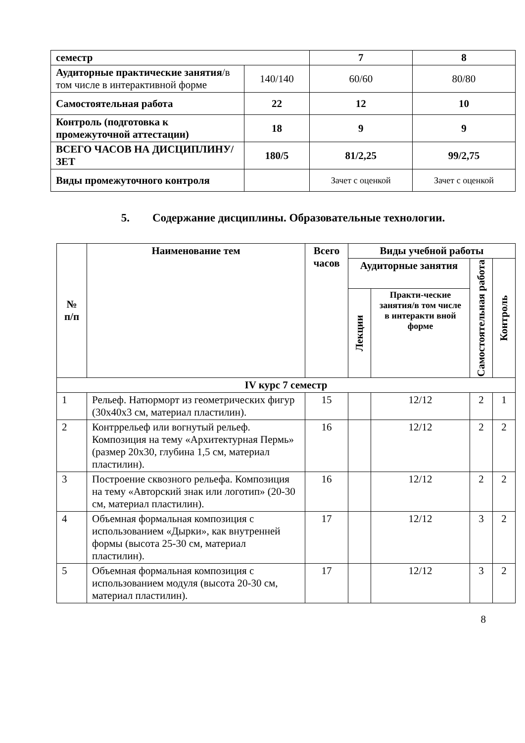| семестр | | 7 | 8 |
| Аудиторные практические занятия /в том числе в интерактивной форме | 140/140 | 60/60 | 80/80 |
| Самостоятельная работа | 22 | 12 | 10 |
| Контроль (подготовка к промежуточной аттестации) | 18 | 9 | 9 |
| ВСЕГО ЧАСОВ НА ДИСЦИПЛИНУ/ЗЕТ | 180/5 | 81/2,25 | 99/2,75 |
| Виды промежуточного контроля | | Зачет с оценкой | Зачет с оценкой |
5. Содержание дисциплины. Образовательные технологии.
| № п/п | Наименование тем | Всего часов | Виды учебной работы | | | |
| --- | --- | --- | --- | --- | --- | --- |
| | | | Аудиторные занятия | | Самостоятельная работа | Контроль |
| | | | Лекции | Практи-ческие занятия/в том числе в интеракти вной форме | | |
| IV курс 7 семестр | | | | | | |
| 1 | Рельеф. Натюрморт из геометрических фигур (30х40х3 см, материал пластилин). | 15 | | 12/12 | 2 | 1 |
| 2 | Контррельеф или вогнутый рельеф. Композиция на тему «Архитектурная Пермь» (размер 20х30, глубина 1,5 см, материал пластилин). | 16 | | 12/12 | 2 | 2 |
| 3 | Построение сквозного рельефа. Композиция на тему «Авторский знак или логотип» (20-30 см, материал пластилин). | 16 | | 12/12 | 2 | 2 |
| 4 | Объемная формальная композиция с использованием «Дырки», как внутренней формы (высота 25-30 см, материал пластилин). | 17 | | 12/12 | 3 | 2 |
| 5 | Объемная формальная композиция с использованием модуля (высота 20-30 см, материал пластилин). | 17 | | 12/12 | 3 | 2 |
8